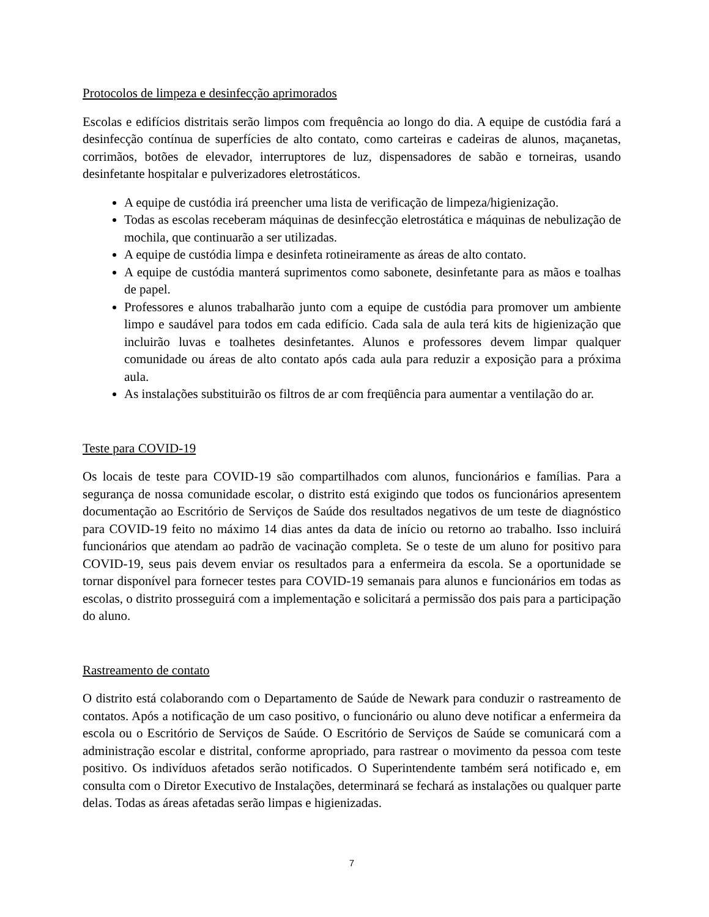Protocolos de limpeza e desinfecção aprimorados
Escolas e edifícios distritais serão limpos com frequência ao longo do dia. A equipe de custódia fará a desinfecção contínua de superfícies de alto contato, como carteiras e cadeiras de alunos, maçanetas, corrimãos, botões de elevador, interruptores de luz, dispensadores de sabão e torneiras, usando desinfetante hospitalar e pulverizadores eletrostáticos.
A equipe de custódia irá preencher uma lista de verificação de limpeza/higienização.
Todas as escolas receberam máquinas de desinfecção eletrostática e máquinas de nebulização de mochila, que continuarão a ser utilizadas.
A equipe de custódia limpa e desinfeta rotineiramente as áreas de alto contato.
A equipe de custódia manterá suprimentos como sabonete, desinfetante para as mãos e toalhas de papel.
Professores e alunos trabalharão junto com a equipe de custódia para promover um ambiente limpo e saudável para todos em cada edifício. Cada sala de aula terá kits de higienização que incluirão luvas e toalhetes desinfetantes. Alunos e professores devem limpar qualquer comunidade ou áreas de alto contato após cada aula para reduzir a exposição para a próxima aula.
As instalações substituirão os filtros de ar com freqüência para aumentar a ventilação do ar.
Teste para COVID-19
Os locais de teste para COVID-19 são compartilhados com alunos, funcionários e famílias. Para a segurança de nossa comunidade escolar, o distrito está exigindo que todos os funcionários apresentem documentação ao Escritório de Serviços de Saúde dos resultados negativos de um teste de diagnóstico para COVID-19 feito no máximo 14 dias antes da data de início ou retorno ao trabalho. Isso incluirá funcionários que atendam ao padrão de vacinação completa. Se o teste de um aluno for positivo para COVID-19, seus pais devem enviar os resultados para a enfermeira da escola. Se a oportunidade se tornar disponível para fornecer testes para COVID-19 semanais para alunos e funcionários em todas as escolas, o distrito prosseguirá com a implementação e solicitará a permissão dos pais para a participação do aluno.
Rastreamento de contato
O distrito está colaborando com o Departamento de Saúde de Newark para conduzir o rastreamento de contatos. Após a notificação de um caso positivo, o funcionário ou aluno deve notificar a enfermeira da escola ou o Escritório de Serviços de Saúde. O Escritório de Serviços de Saúde se comunicará com a administração escolar e distrital, conforme apropriado, para rastrear o movimento da pessoa com teste positivo. Os indivíduos afetados serão notificados. O Superintendente também será notificado e, em consulta com o Diretor Executivo de Instalações, determinará se fechará as instalações ou qualquer parte delas. Todas as áreas afetadas serão limpas e higienizadas.
7